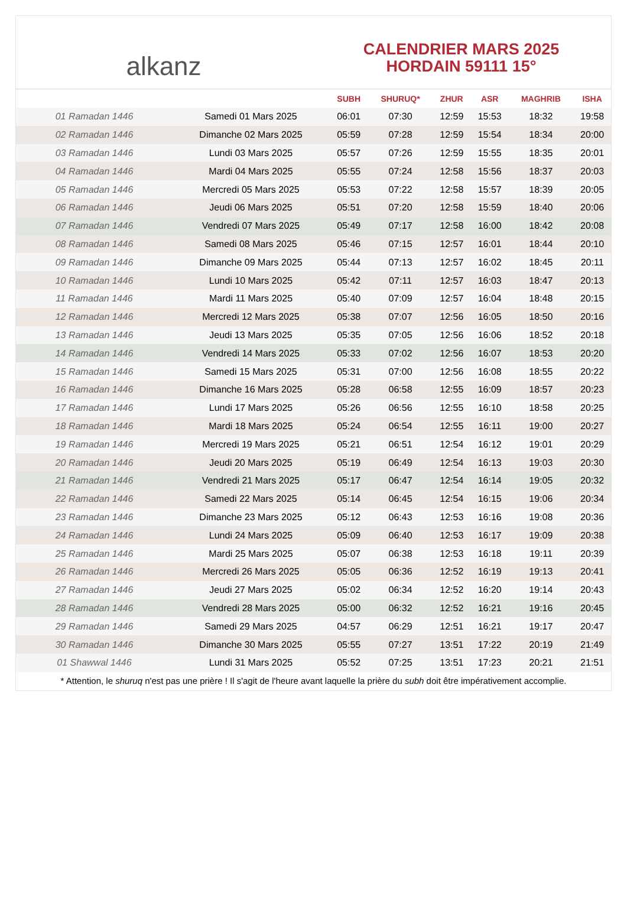alkanz
CALENDRIER MARS 2025
HORDAIN 59111 15°
| | | SUBH | SHURUQ* | ZHUR | ASR | MAGHRIB | ISHA |
| --- | --- | --- | --- | --- | --- | --- | --- |
| 01 Ramadan 1446 | Samedi 01 Mars 2025 | 06:01 | 07:30 | 12:59 | 15:53 | 18:32 | 19:58 |
| 02 Ramadan 1446 | Dimanche 02 Mars 2025 | 05:59 | 07:28 | 12:59 | 15:54 | 18:34 | 20:00 |
| 03 Ramadan 1446 | Lundi 03 Mars 2025 | 05:57 | 07:26 | 12:59 | 15:55 | 18:35 | 20:01 |
| 04 Ramadan 1446 | Mardi 04 Mars 2025 | 05:55 | 07:24 | 12:58 | 15:56 | 18:37 | 20:03 |
| 05 Ramadan 1446 | Mercredi 05 Mars 2025 | 05:53 | 07:22 | 12:58 | 15:57 | 18:39 | 20:05 |
| 06 Ramadan 1446 | Jeudi 06 Mars 2025 | 05:51 | 07:20 | 12:58 | 15:59 | 18:40 | 20:06 |
| 07 Ramadan 1446 | Vendredi 07 Mars 2025 | 05:49 | 07:17 | 12:58 | 16:00 | 18:42 | 20:08 |
| 08 Ramadan 1446 | Samedi 08 Mars 2025 | 05:46 | 07:15 | 12:57 | 16:01 | 18:44 | 20:10 |
| 09 Ramadan 1446 | Dimanche 09 Mars 2025 | 05:44 | 07:13 | 12:57 | 16:02 | 18:45 | 20:11 |
| 10 Ramadan 1446 | Lundi 10 Mars 2025 | 05:42 | 07:11 | 12:57 | 16:03 | 18:47 | 20:13 |
| 11 Ramadan 1446 | Mardi 11 Mars 2025 | 05:40 | 07:09 | 12:57 | 16:04 | 18:48 | 20:15 |
| 12 Ramadan 1446 | Mercredi 12 Mars 2025 | 05:38 | 07:07 | 12:56 | 16:05 | 18:50 | 20:16 |
| 13 Ramadan 1446 | Jeudi 13 Mars 2025 | 05:35 | 07:05 | 12:56 | 16:06 | 18:52 | 20:18 |
| 14 Ramadan 1446 | Vendredi 14 Mars 2025 | 05:33 | 07:02 | 12:56 | 16:07 | 18:53 | 20:20 |
| 15 Ramadan 1446 | Samedi 15 Mars 2025 | 05:31 | 07:00 | 12:56 | 16:08 | 18:55 | 20:22 |
| 16 Ramadan 1446 | Dimanche 16 Mars 2025 | 05:28 | 06:58 | 12:55 | 16:09 | 18:57 | 20:23 |
| 17 Ramadan 1446 | Lundi 17 Mars 2025 | 05:26 | 06:56 | 12:55 | 16:10 | 18:58 | 20:25 |
| 18 Ramadan 1446 | Mardi 18 Mars 2025 | 05:24 | 06:54 | 12:55 | 16:11 | 19:00 | 20:27 |
| 19 Ramadan 1446 | Mercredi 19 Mars 2025 | 05:21 | 06:51 | 12:54 | 16:12 | 19:01 | 20:29 |
| 20 Ramadan 1446 | Jeudi 20 Mars 2025 | 05:19 | 06:49 | 12:54 | 16:13 | 19:03 | 20:30 |
| 21 Ramadan 1446 | Vendredi 21 Mars 2025 | 05:17 | 06:47 | 12:54 | 16:14 | 19:05 | 20:32 |
| 22 Ramadan 1446 | Samedi 22 Mars 2025 | 05:14 | 06:45 | 12:54 | 16:15 | 19:06 | 20:34 |
| 23 Ramadan 1446 | Dimanche 23 Mars 2025 | 05:12 | 06:43 | 12:53 | 16:16 | 19:08 | 20:36 |
| 24 Ramadan 1446 | Lundi 24 Mars 2025 | 05:09 | 06:40 | 12:53 | 16:17 | 19:09 | 20:38 |
| 25 Ramadan 1446 | Mardi 25 Mars 2025 | 05:07 | 06:38 | 12:53 | 16:18 | 19:11 | 20:39 |
| 26 Ramadan 1446 | Mercredi 26 Mars 2025 | 05:05 | 06:36 | 12:52 | 16:19 | 19:13 | 20:41 |
| 27 Ramadan 1446 | Jeudi 27 Mars 2025 | 05:02 | 06:34 | 12:52 | 16:20 | 19:14 | 20:43 |
| 28 Ramadan 1446 | Vendredi 28 Mars 2025 | 05:00 | 06:32 | 12:52 | 16:21 | 19:16 | 20:45 |
| 29 Ramadan 1446 | Samedi 29 Mars 2025 | 04:57 | 06:29 | 12:51 | 16:21 | 19:17 | 20:47 |
| 30 Ramadan 1446 | Dimanche 30 Mars 2025 | 05:55 | 07:27 | 13:51 | 17:22 | 20:19 | 21:49 |
| 01 Shawwal 1446 | Lundi 31 Mars 2025 | 05:52 | 07:25 | 13:51 | 17:23 | 20:21 | 21:51 |
* Attention, le shuruq n'est pas une prière ! Il s'agit de l'heure avant laquelle la prière du subh doit être impérativement accomplie.